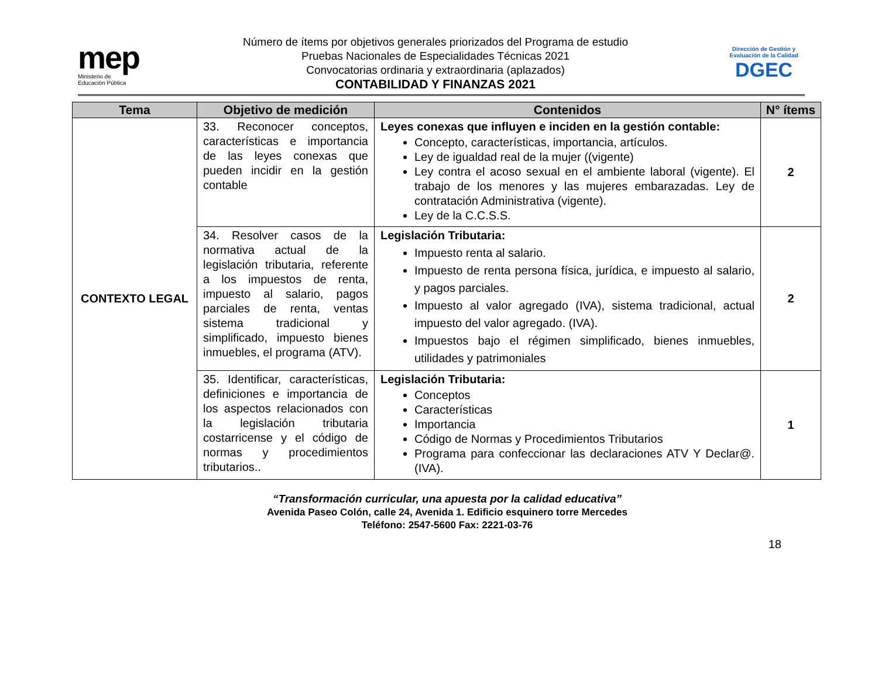mep
Ministerio de
Educación Pública
Número de ítems por objetivos generales priorizados del Programa de estudio
Pruebas Nacionales de Especialidades Técnicas 2021
Convocatorias ordinaria y extraordinaria (aplazados)
CONTABILIDAD Y FINANZAS 2021
Dirección de Gestión y Evaluación de la Calidad
DGEC
| Tema | Objetivo de medición | Contenidos | N° ítems |
| --- | --- | --- | --- |
| CONTEXTO LEGAL | 33. Reconocer conceptos, características e importancia de las leyes conexas que pueden incidir en la gestión contable | Leyes conexas que influyen e inciden en la gestión contable: Concepto, características, importancia, artículos. Ley de igualdad real de la mujer ((vigente) Ley contra el acoso sexual en el ambiente laboral (vigente). El trabajo de los menores y las mujeres embarazadas. Ley de contratación Administrativa (vigente). Ley de la C.C.S.S. | 2 |
| | 34. Resolver casos de la normativa actual de la legislación tributaria, referente a los impuestos de renta, impuesto al salario, pagos parciales de renta, ventas sistema tradicional y simplificado, impuesto bienes inmuebles, el programa (ATV). | Legislación Tributaria: Impuesto renta al salario. Impuesto de renta persona física, jurídica, e impuesto al salario, y pagos parciales. Impuesto al valor agregado (IVA), sistema tradicional, actual impuesto del valor agregado. (IVA). Impuestos bajo el régimen simplificado, bienes inmuebles, utilidades y patrimoniales | 2 |
| | 35. Identificar, características, definiciones e importancia de los aspectos relacionados con la legislación tributaria costarricense y el código de normas y procedimientos tributarios.. | Legislación Tributaria: Conceptos Características Importancia Código de Normas y Procedimientos Tributarios Programa para confeccionar las declaraciones ATV Y Declar@. (IVA). | 1 |
“Transformación curricular, una apuesta por la calidad educativa”
Avenida Paseo Colón, calle 24, Avenida 1. Edificio esquinero torre Mercedes
Teléfono: 2547-5600 Fax: 2221-03-76
18